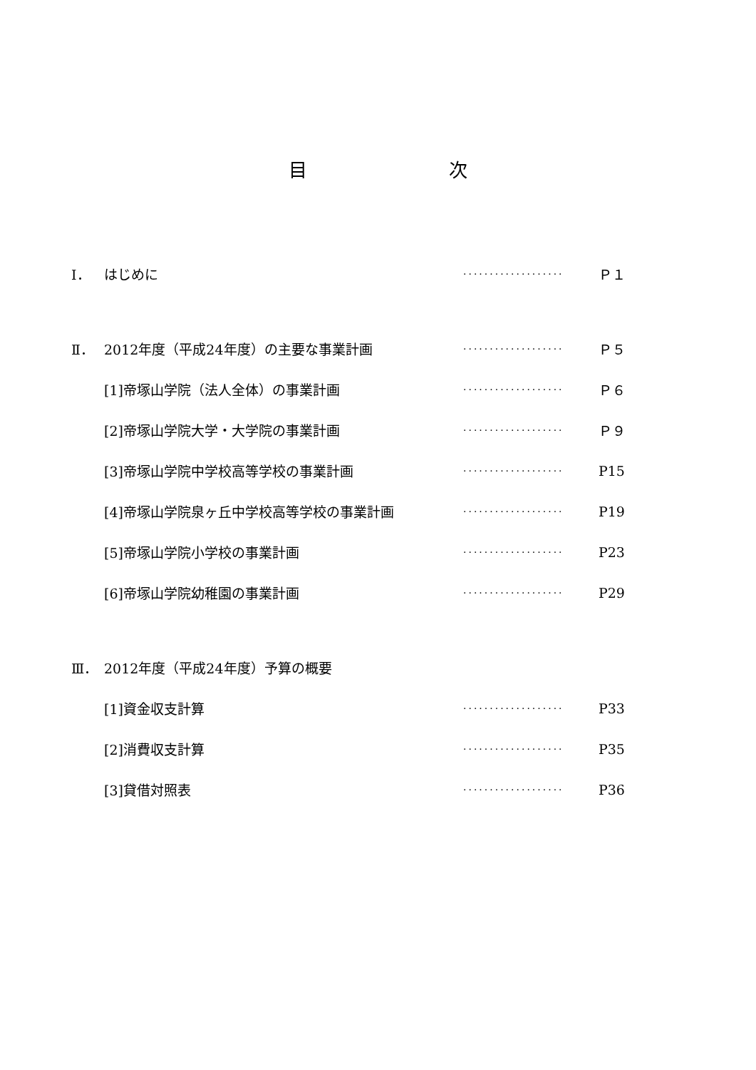目 次
Ⅰ． はじめに ··················· Ｐ１
Ⅱ． 2012年度（平成24年度）の主要な事業計画 ··················· Ｐ５
[1]帝塚山学院（法人全体）の事業計画 ··················· Ｐ６
[2]帝塚山学院大学・大学院の事業計画 ··················· Ｐ９
[3]帝塚山学院中学校高等学校の事業計画 ··················· P15
[4]帝塚山学院泉ヶ丘中学校高等学校の事業計画 ··················· P19
[5]帝塚山学院小学校の事業計画 ··················· P23
[6]帝塚山学院幼稚園の事業計画 ··················· P29
Ⅲ． 2012年度（平成24年度）予算の概要
[1]資金収支計算 ··················· P33
[2]消費収支計算 ··················· P35
[3]貸借対照表 ··················· P36